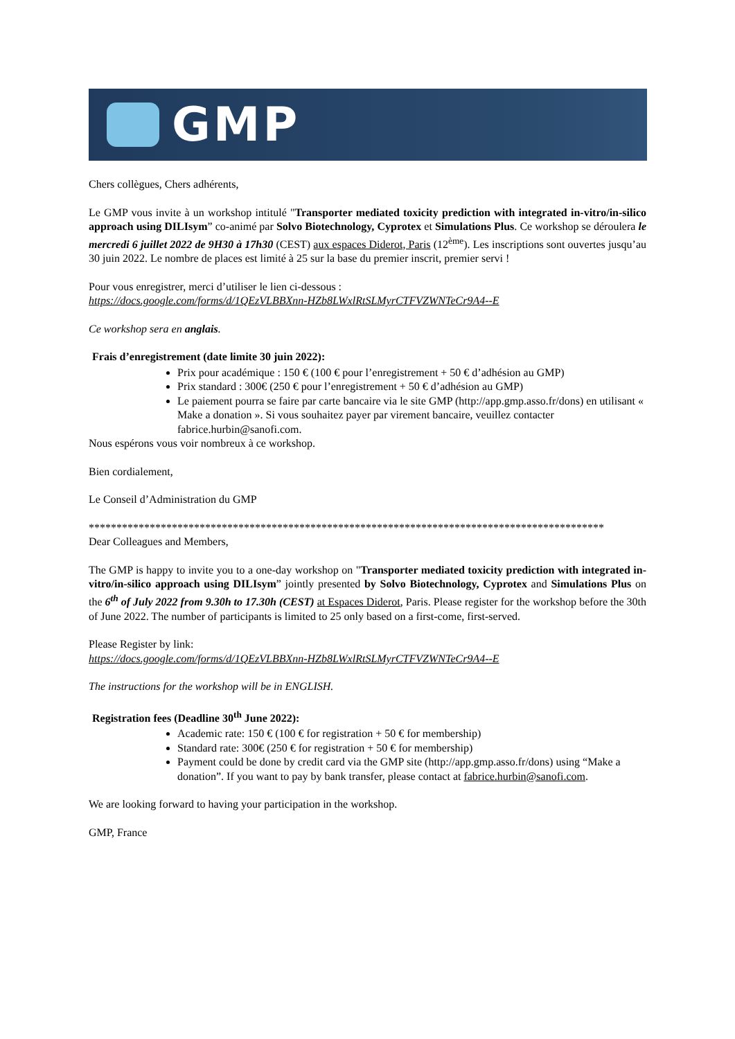GMP
Chers collègues, Chers adhérents,
Le GMP vous invite à un workshop intitulé "Transporter mediated toxicity prediction with integrated in-vitro/in-silico approach using DILIsym” co-animé par Solvo Biotechnology, Cyprotex et Simulations Plus. Ce workshop se déroulera le mercredi 6 juillet 2022 de 9H30 à 17h30 (CEST) aux espaces Diderot, Paris (12<sup>ème</sup>). Les inscriptions sont ouvertes jusqu’au 30 juin 2022. Le nombre de places est limité à 25 sur la base du premier inscrit, premier servi !
Pour vous enregistrer, merci d’utiliser le lien ci-dessous :
https://docs.google.com/forms/d/1QEzVLBBXnn-HZb8LWxlRtSLMyrCTFVZWNTeCr9A4--E
Ce workshop sera en anglais.
Frais d’enregistrement (date limite 30 juin 2022):
Prix pour académique : 150 € (100 € pour l’enregistrement + 50 € d’adhésion au GMP)
Prix standard : 300€ (250 € pour l’enregistrement + 50 € d’adhésion au GMP)
Le paiement pourra se faire par carte bancaire via le site GMP (http://app.gmp.asso.fr/dons) en utilisant « Make a donation ». Si vous souhaitez payer par virement bancaire, veuillez contacter fabrice.hurbin@sanofi.com.
Nous espérons vous voir nombreux à ce workshop.
Bien cordialement,
Le Conseil d’Administration du GMP
*********************************************************************************************
Dear Colleagues and Members,
The GMP is happy to invite you to a one-day workshop on "Transporter mediated toxicity prediction with integrated in-vitro/in-silico approach using DILIsym” jointly presented by Solvo Biotechnology, Cyprotex and Simulations Plus on the 6<sup>th</sup> of July 2022 from 9.30h to 17.30h (CEST) at Espaces Diderot, Paris. Please register for the workshop before the 30th of June 2022. The number of participants is limited to 25 only based on a first-come, first-served.
Please Register by link:
https://docs.google.com/forms/d/1QEzVLBBXnn-HZb8LWxlRtSLMyrCTFVZWNTeCr9A4--E
The instructions for the workshop will be in ENGLISH.
Registration fees (Deadline 30<sup>th</sup> June 2022):
Academic rate: 150 € (100 € for registration + 50 € for membership)
Standard rate: 300€ (250 € for registration + 50 € for membership)
Payment could be done by credit card via the GMP site (http://app.gmp.asso.fr/dons) using “Make a donation”. If you want to pay by bank transfer, please contact at fabrice.hurbin@sanofi.com.
We are looking forward to having your participation in the workshop.
GMP, France